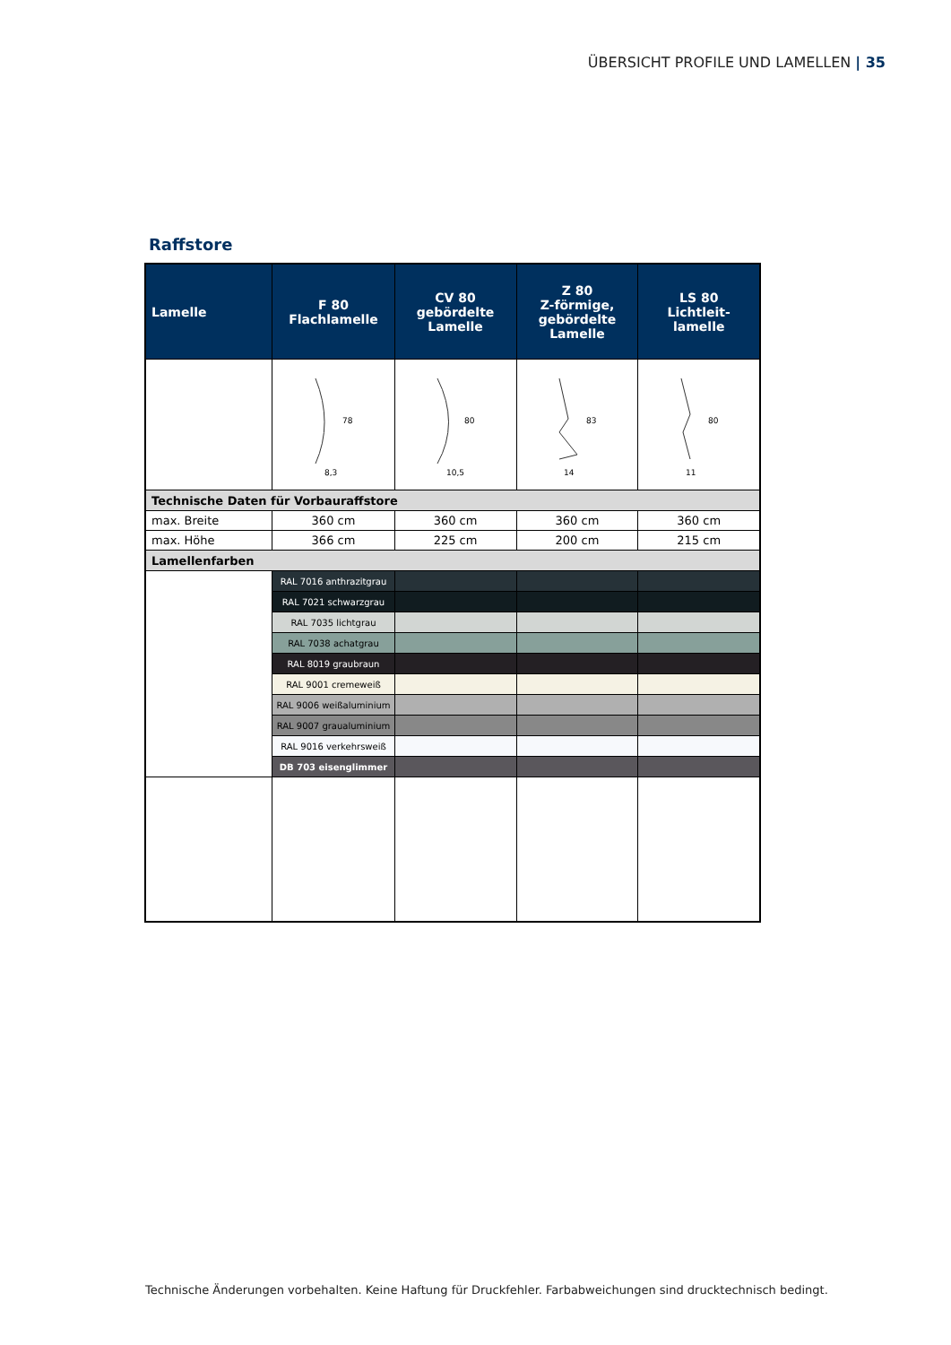ÜBERSICHT PROFILE UND LAMELLEN | 35
Raffstore
| Lamelle | F 80 Flachlamelle | CV 80 gebördelte Lamelle | Z 80 Z-förmige, gebördelte Lamelle | LS 80 Lichtleit- lamelle |
| --- | --- | --- | --- | --- |
| | 78 8,3 | 80 10,5 | 83 14 | 80 11 |
| Technische Daten für Vorbauraffstore | | | | |
| max. Breite | 360 cm | 360 cm | 360 cm | 360 cm |
| max. Höhe | 366 cm | 225 cm | 200 cm | 215 cm |
| Lamellenfarben | | | | |
| | RAL 7016 anthrazitgrau | | | |
| | RAL 7021 schwarzgrau | | | |
| | RAL 7035 lichtgrau | | | |
| | RAL 7038 achatgrau | | | |
| | RAL 8019 graubraun | | | |
| | RAL 9001 cremeweiß | | | |
| | RAL 9006 weißaluminium | | | |
| | RAL 9007 graualuminium | | | |
| | RAL 9016 verkehrsweiß | | | |
| | DB 703 eisenglimmer | | | |
Technische Änderungen vorbehalten. Keine Haftung für Druckfehler. Farbabweichungen sind drucktechnisch bedingt.